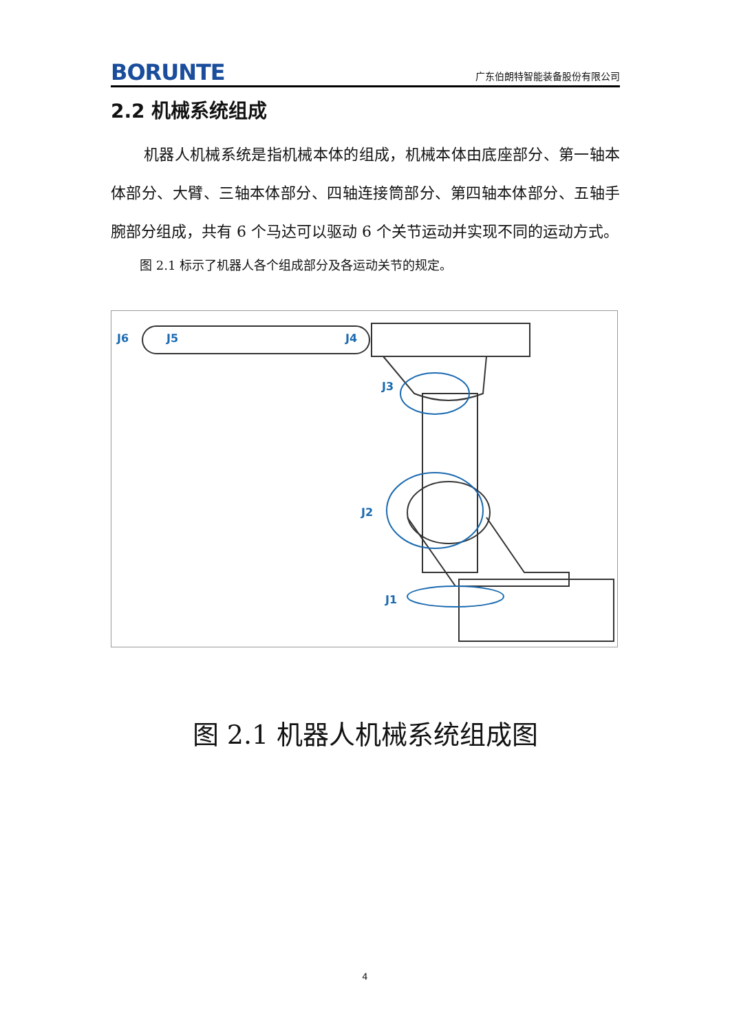BORUNTE 广东伯朗特智能装备股份有限公司
2.2 机械系统组成
机器人机械系统是指机械本体的组成，机械本体由底座部分、第一轴本体部分、大臂、三轴本体部分、四轴连接筒部分、第四轴本体部分、五轴手腕部分组成，共有 6 个马达可以驱动 6 个关节运动并实现不同的运动方式。
图 2.1 标示了机器人各个组成部分及各运动关节的规定。
J6
J5
J4
J3
J2
J1
图 2.1 机器人机械系统组成图
4